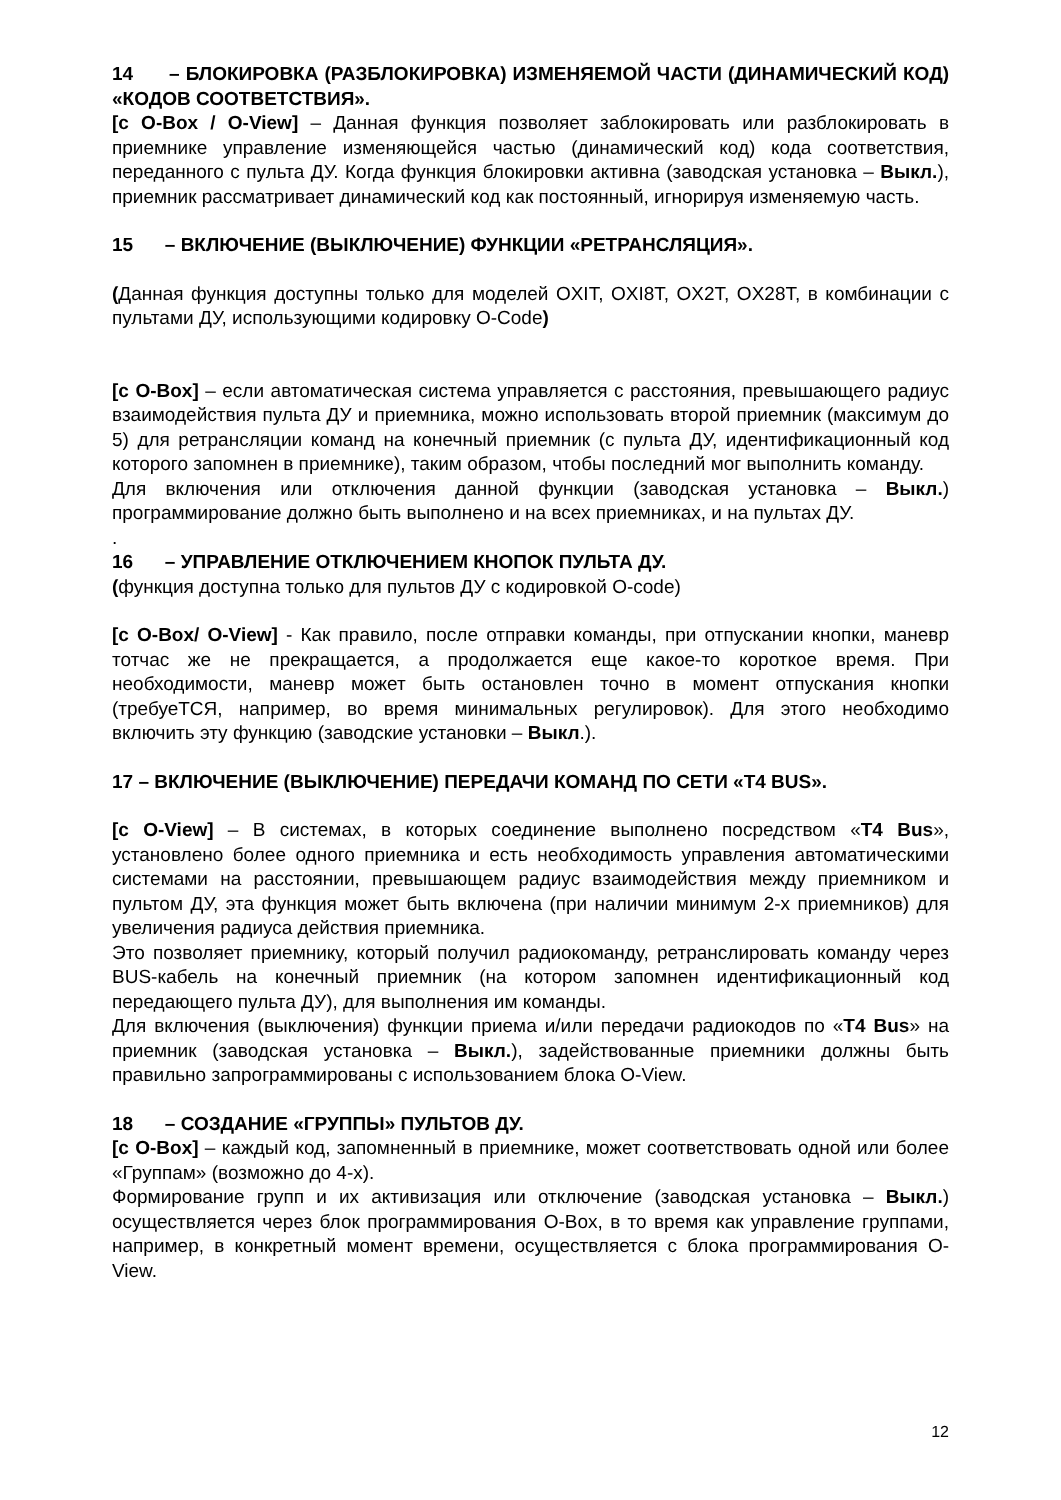14 – БЛОКИРОВКА (РАЗБЛОКИРОВКА) ИЗМЕНЯЕМОЙ ЧАСТИ (ДИНАМИЧЕСКИЙ КОД) «КОДОВ СООТВЕТСТВИЯ».
[с O-Box / O-View] – Данная функция позволяет заблокировать или разблокировать в приемнике управление изменяющейся частью (динамический код) кода соответствия, переданного с пульта ДУ. Когда функция блокировки активна (заводская установка – Выкл.), приемник рассматривает динамический код как постоянный, игнорируя изменяемую часть.
15 – ВКЛЮЧЕНИЕ (ВЫКЛЮЧЕНИЕ) ФУНКЦИИ «РЕТРАНСЛЯЦИЯ».
(Данная функция доступны только для моделей OXIT, OXI8T, OX2T, OX28T, в комбинации с пультами ДУ, использующими кодировку O-Code)
[с O-Box] – если автоматическая система управляется с расстояния, превышающего радиус взаимодействия пульта ДУ и приемника, можно использовать второй приемник (максимум до 5) для ретрансляции команд на конечный приемник (с пульта ДУ, идентификационный код которого запомнен в приемнике), таким образом, чтобы последний мог выполнить команду.
Для включения или отключения данной функции (заводская установка – Выкл.) программирование должно быть выполнено и на всех приемниках, и на пультах ДУ.
.
16 – УПРАВЛЕНИЕ ОТКЛЮЧЕНИЕМ КНОПОК ПУЛЬТА ДУ.
(функция доступна только для пультов ДУ с кодировкой O-code)
[с O-Box/ O-View] - Как правило, после отправки команды, при отпускании кнопки, маневр тотчас же не прекращается, а продолжается еще какое-то короткое время. При необходимости, маневр может быть остановлен точно в момент отпускания кнопки (требуеТСЯ, например, во время минимальных регулировок). Для этого необходимо включить эту функцию (заводские установки – Выкл.).
17 – ВКЛЮЧЕНИЕ (ВЫКЛЮЧЕНИЕ) ПЕРЕДАЧИ КОМАНД ПО СЕТИ «T4 BUS».
[с O-View] – В системах, в которых соединение выполнено посредством «T4 Bus», установлено более одного приемника и есть необходимость управления автоматическими системами на расстоянии, превышающем радиус взаимодействия между приемником и пультом ДУ, эта функция может быть включена (при наличии минимум 2-х приемников) для увеличения радиуса действия приемника.
Это позволяет приемнику, который получил радиокоманду, ретранслировать команду через BUS-кабель на конечный приемник (на котором запомнен идентификационный код передающего пульта ДУ), для выполнения им команды.
Для включения (выключения) функции приема и/или передачи радиокодов по «T4 Bus» на приемник (заводская установка – Выкл.), задействованные приемники должны быть правильно запрограммированы с использованием блока O-View.
18 – СОЗДАНИЕ «ГРУППЫ» ПУЛЬТОВ ДУ.
[с O-Box] – каждый код, запомненный в приемнике, может соответствовать одной или более «Группам» (возможно до 4-х).
Формирование групп и их активизация или отключение (заводская установка – Выкл.) осуществляется через блок программирования O-Box, в то время как управление группами, например, в конкретный момент времени, осуществляется с блока программирования O-View.
12